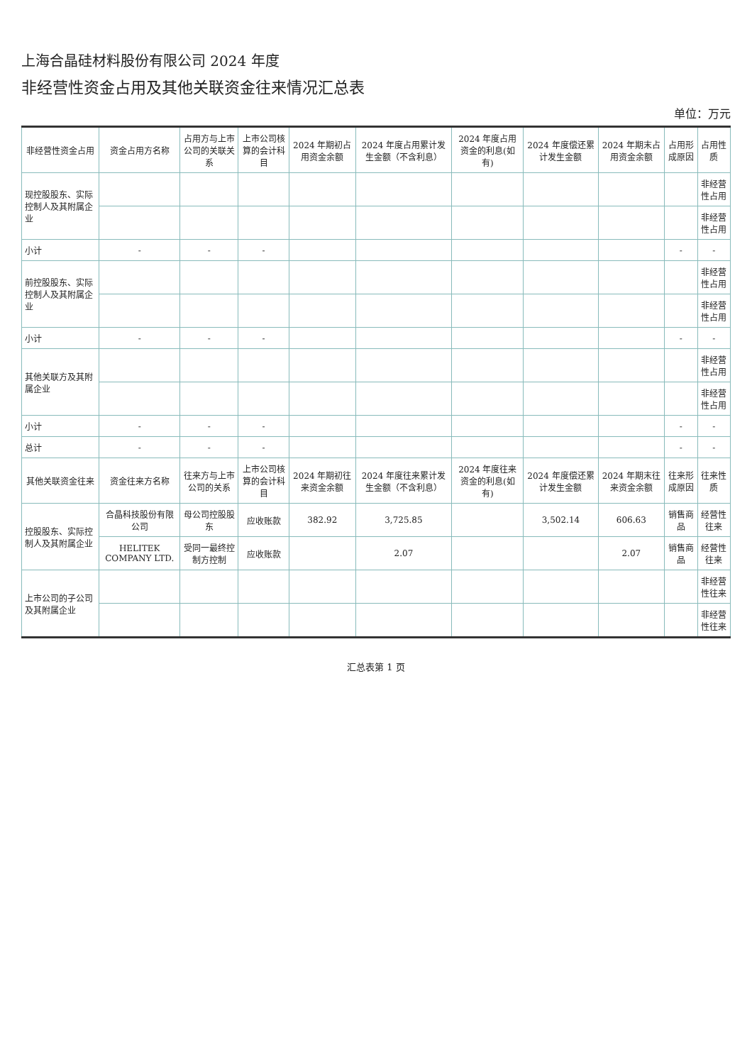上海合晶硅材料股份有限公司 2024 年度
非经营性资金占用及其他关联资金往来情况汇总表
单位：万元
| 非经营性资金占用 | 资金占用方名称 | 占用方与上市公司的关联关系 | 上市公司核算的会计科目 | 2024 年期初占用资金余额 | 2024 年度占用累计发生金额（不含利息） | 2024 年度占用资金的利息(如有) | 2024 年度偿还累计发生金额 | 2024 年期末占用资金余额 | 占用形成原因 | 占用性质 |
| --- | --- | --- | --- | --- | --- | --- | --- | --- | --- | --- |
| 现控股股东、实际控制人及其附属企业 | | | | | | | | | | 非经营性占用 |
| | | | | | | | | | | 非经营性占用 |
| 小计 | - | - | - | | | | | | - | - |
| 前控股股东、实际控制人及其附属企业 | | | | | | | | | | 非经营性占用 |
| | | | | | | | | | | 非经营性占用 |
| 小计 | - | - | - | | | | | | - | - |
| 其他关联方及其附属企业 | | | | | | | | | | 非经营性占用 |
| | | | | | | | | | | 非经营性占用 |
| 小计 | - | - | - | | | | | | - | - |
| 总计 | - | - | - | | | | | | - | - |
| 其他关联资金往来 | 资金往来方名称 | 往来方与上市公司的关系 | 上市公司核算的会计科目 | 2024 年期初往来资金余额 | 2024 年度往来累计发生金额（不含利息） | 2024 年度往来资金的利息(如有) | 2024 年度偿还累计发生金额 | 2024 年期末往来资金余额 | 往来形成原因 | 往来性质 |
| 控股股东、实际控制人及其附属企业 | 合晶科技股份有限公司 | 母公司控股股东 | 应收账款 | 382.92 | 3,725.85 | | 3,502.14 | 606.63 | 销售商品 | 经营性往来 |
| | HELITEK COMPANY LTD. | 受同一最终控制方控制 | 应收账款 | | 2.07 | | | 2.07 | 销售商品 | 经营性往来 |
| 上市公司的子公司及其附属企业 | | | | | | | | | | 非经营性往来 |
| | | | | | | | | | | 非经营性往来 |
汇总表第 1 页